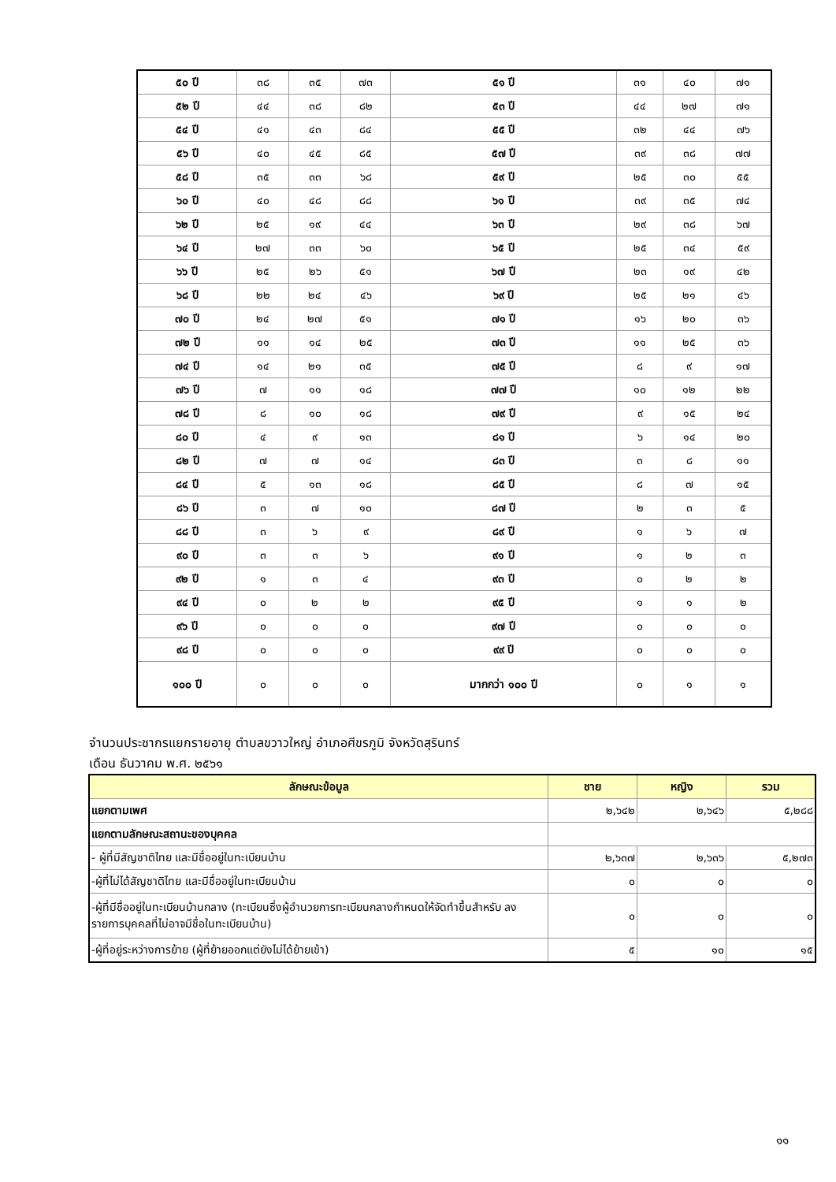| ๕๐ ปี | ๓๘ | ๓๕ | ๗๓ | ๕๑ ปี | ๓๑ | ๔๐ | ๗๑ |
| ๕๒ ปี | ๔๔ | ๓๘ | ๘๒ | ๕๓ ปี | ๔๔ | ๒๗ | ๗๑ |
| ๕๔ ปี | ๔๑ | ๔๓ | ๘๔ | ๕๕ ปี | ๓๒ | ๔๔ | ๗๖ |
| ๕๖ ปี | ๔๐ | ๔๕ | ๘๕ | ๕๗ ปี | ๓๙ | ๓๘ | ๗๗ |
| ๕๘ ปี | ๓๕ | ๓๓ | ๖๘ | ๕๙ ปี | ๒๕ | ๓๐ | ๕๕ |
| ๖๐ ปี | ๔๐ | ๔๘ | ๘๘ | ๖๑ ปี | ๓๙ | ๓๕ | ๗๔ |
| ๖๒ ปี | ๒๕ | ๑๙ | ๔๔ | ๖๓ ปี | ๒๙ | ๓๘ | ๖๗ |
| ๖๔ ปี | ๒๗ | ๓๓ | ๖๐ | ๖๕ ปี | ๒๕ | ๓๔ | ๕๙ |
| ๖๖ ปี | ๒๕ | ๒๖ | ๕๑ | ๖๗ ปี | ๒๓ | ๑๙ | ๔๒ |
| ๖๘ ปี | ๒๒ | ๒๔ | ๔๖ | ๖๙ ปี | ๒๕ | ๒๑ | ๔๖ |
| ๗๐ ปี | ๒๔ | ๒๗ | ๕๑ | ๗๑ ปี | ๑๖ | ๒๐ | ๓๖ |
| ๗๒ ปี | ๑๑ | ๑๔ | ๒๕ | ๗๓ ปี | ๑๑ | ๒๕ | ๓๖ |
| ๗๔ ปี | ๑๔ | ๒๑ | ๓๕ | ๗๕ ปี | ๘ | ๙ | ๑๗ |
| ๗๖ ปี | ๗ | ๑๑ | ๑๘ | ๗๗ ปี | ๑๐ | ๑๒ | ๒๒ |
| ๗๘ ปี | ๘ | ๑๐ | ๑๘ | ๗๙ ปี | ๙ | ๑๕ | ๒๔ |
| ๘๐ ปี | ๔ | ๙ | ๑๓ | ๘๑ ปี | ๖ | ๑๔ | ๒๐ |
| ๘๒ ปี | ๗ | ๗ | ๑๔ | ๘๓ ปี | ๓ | ๘ | ๑๑ |
| ๘๔ ปี | ๕ | ๑๓ | ๑๘ | ๘๕ ปี | ๘ | ๗ | ๑๕ |
| ๘๖ ปี | ๓ | ๗ | ๑๐ | ๘๗ ปี | ๒ | ๓ | ๕ |
| ๘๘ ปี | ๓ | ๖ | ๙ | ๘๙ ปี | ๑ | ๖ | ๗ |
| ๙๐ ปี | ๓ | ๓ | ๖ | ๙๑ ปี | ๑ | ๒ | ๓ |
| ๙๒ ปี | ๑ | ๓ | ๔ | ๙๓ ปี | ๐ | ๒ | ๒ |
| ๙๔ ปี | ๐ | ๒ | ๒ | ๙๕ ปี | ๑ | ๑ | ๒ |
| ๙๖ ปี | ๐ | ๐ | ๐ | ๙๗ ปี | ๐ | ๐ | ๐ |
| ๙๘ ปี | ๐ | ๐ | ๐ | ๙๙ ปี | ๐ | ๐ | ๐ |
| ๑๐๐ ปี | ๐ | ๐ | ๐ | มากกว่า ๑๐๐ ปี | ๐ | ๑ | ๑ |
จำนวนประชากรแยกรายอายุ ตำบลขวาวใหญ่ อำเภอศีขรภูมิ จังหวัดสุรินทร์
เดือน ธันวาคม พ.ศ. ๒๕๖๑
| ลักษณะข้อมูล | ชาย | หญิง | รวม |
| --- | --- | --- | --- |
| แยกตามเพศ | ๒,๖๔๒ | ๒,๖๔๖ | ๕,๒๘๘ |
| แยกตามลักษณะสถานะของบุคคล | | | |
| - ผู้ที่มีสัญชาติไทย และมีชื่ออยู่ในทะเบียนบ้าน | ๒,๖๓๗ | ๒,๖๓๖ | ๕,๒๗๓ |
| -ผู้ที่ไม่ได้สัญชาติไทย และมีชื่ออยู่ในทะเบียนบ้าน | ๐ | ๐ | ๐ |
| -ผู้ที่มีชื่ออยู่ในทะเบียนบ้านกลาง (ทะเบียนซึ่งผู้อำนวยการทะเบียนกลางกำหนดให้จัดทำขึ้นสำหรับ ลงรายการบุคคลที่ไม่อาจมีชื่อในทะเบียนบ้าน) | ๐ | ๐ | ๐ |
| -ผู้ที่อยู่ระหว่างการย้าย (ผู้ที่ย้ายออกแต่ยังไม่ได้ย้ายเข้า) | ๕ | ๑๐ | ๑๕ |
๑๑